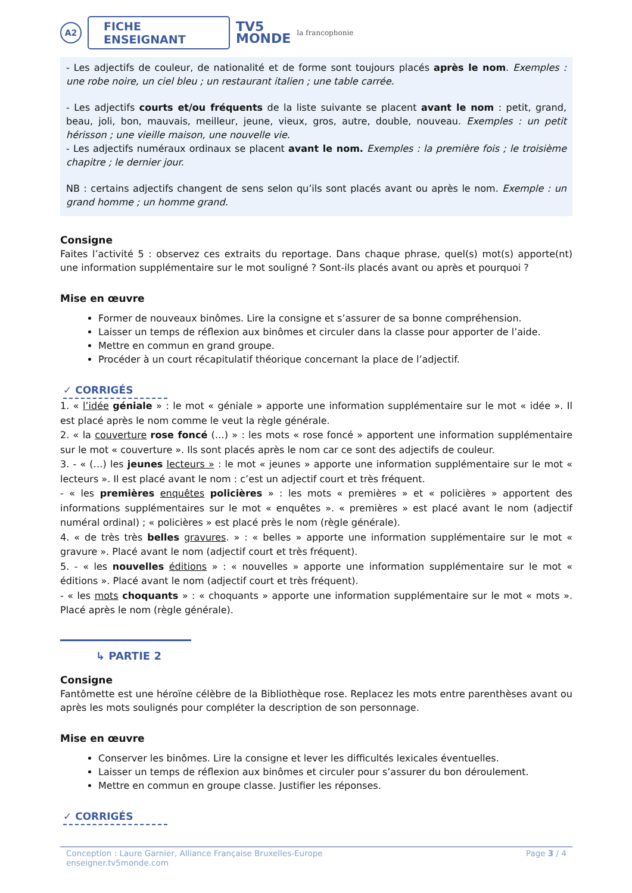A2
FICHE ENSEIGNANT
TV5
MONDE
la francophonie
- Les adjectifs de couleur, de nationalité et de forme sont toujours placés après le nom. Exemples : une robe noire, un ciel bleu ; un restaurant italien ; une table carrée.
- Les adjectifs courts et/ou fréquents de la liste suivante se placent avant le nom : petit, grand, beau, joli, bon, mauvais, meilleur, jeune, vieux, gros, autre, double, nouveau. Exemples : un petit hérisson ; une vieille maison, une nouvelle vie.
- Les adjectifs numéraux ordinaux se placent avant le nom. Exemples : la première fois ; le troisième chapitre ; le dernier jour.
NB : certains adjectifs changent de sens selon qu’ils sont placés avant ou après le nom. Exemple : un grand homme ; un homme grand.
Consigne
Faites l’activité 5 : observez ces extraits du reportage. Dans chaque phrase, quel(s) mot(s) apporte(nt) une information supplémentaire sur le mot souligné ? Sont-ils placés avant ou après et pourquoi ?
Mise en œuvre
Former de nouveaux binômes. Lire la consigne et s’assurer de sa bonne compréhension.
Laisser un temps de réflexion aux binômes et circuler dans la classe pour apporter de l’aide.
Mettre en commun en grand groupe.
Procéder à un court récapitulatif théorique concernant la place de l’adjectif.
✓ CORRIGÉS
1. « l’idée géniale » : le mot « géniale » apporte une information supplémentaire sur le mot « idée ». Il est placé après le nom comme le veut la règle générale.
2. « la couverture rose foncé (…) » : les mots « rose foncé » apportent une information supplémentaire sur le mot « couverture ». Ils sont placés après le nom car ce sont des adjectifs de couleur.
3. - « (…) les jeunes lecteurs » : le mot « jeunes » apporte une information supplémentaire sur le mot « lecteurs ». Il est placé avant le nom : c’est un adjectif court et très fréquent.
- « les premières enquêtes policières » : les mots « premières » et « policières » apportent des informations supplémentaires sur le mot « enquêtes ». « premières » est placé avant le nom (adjectif numéral ordinal) ; « policières » est placé près le nom (règle générale).
4. « de très très belles gravures. » : « belles » apporte une information supplémentaire sur le mot « gravure ». Placé avant le nom (adjectif court et très fréquent).
5. - « les nouvelles éditions » : « nouvelles » apporte une information supplémentaire sur le mot « éditions ». Placé avant le nom (adjectif court et très fréquent).
- « les mots choquants » : « choquants » apporte une information supplémentaire sur le mot « mots ». Placé après le nom (règle générale).
↳ PARTIE 2
Consigne
Fantômette est une héroïne célèbre de la Bibliothèque rose. Replacez les mots entre parenthèses avant ou après les mots soulignés pour compléter la description de son personnage.
Mise en œuvre
Conserver les binômes. Lire la consigne et lever les difficultés lexicales éventuelles.
Laisser un temps de réflexion aux binômes et circuler pour s’assurer du bon déroulement.
Mettre en commun en groupe classe. Justifier les réponses.
✓ CORRIGÉS
Conception : Laure Garnier, Alliance Française Bruxelles-Europe
enseigner.tv5monde.com
Page 3 / 4